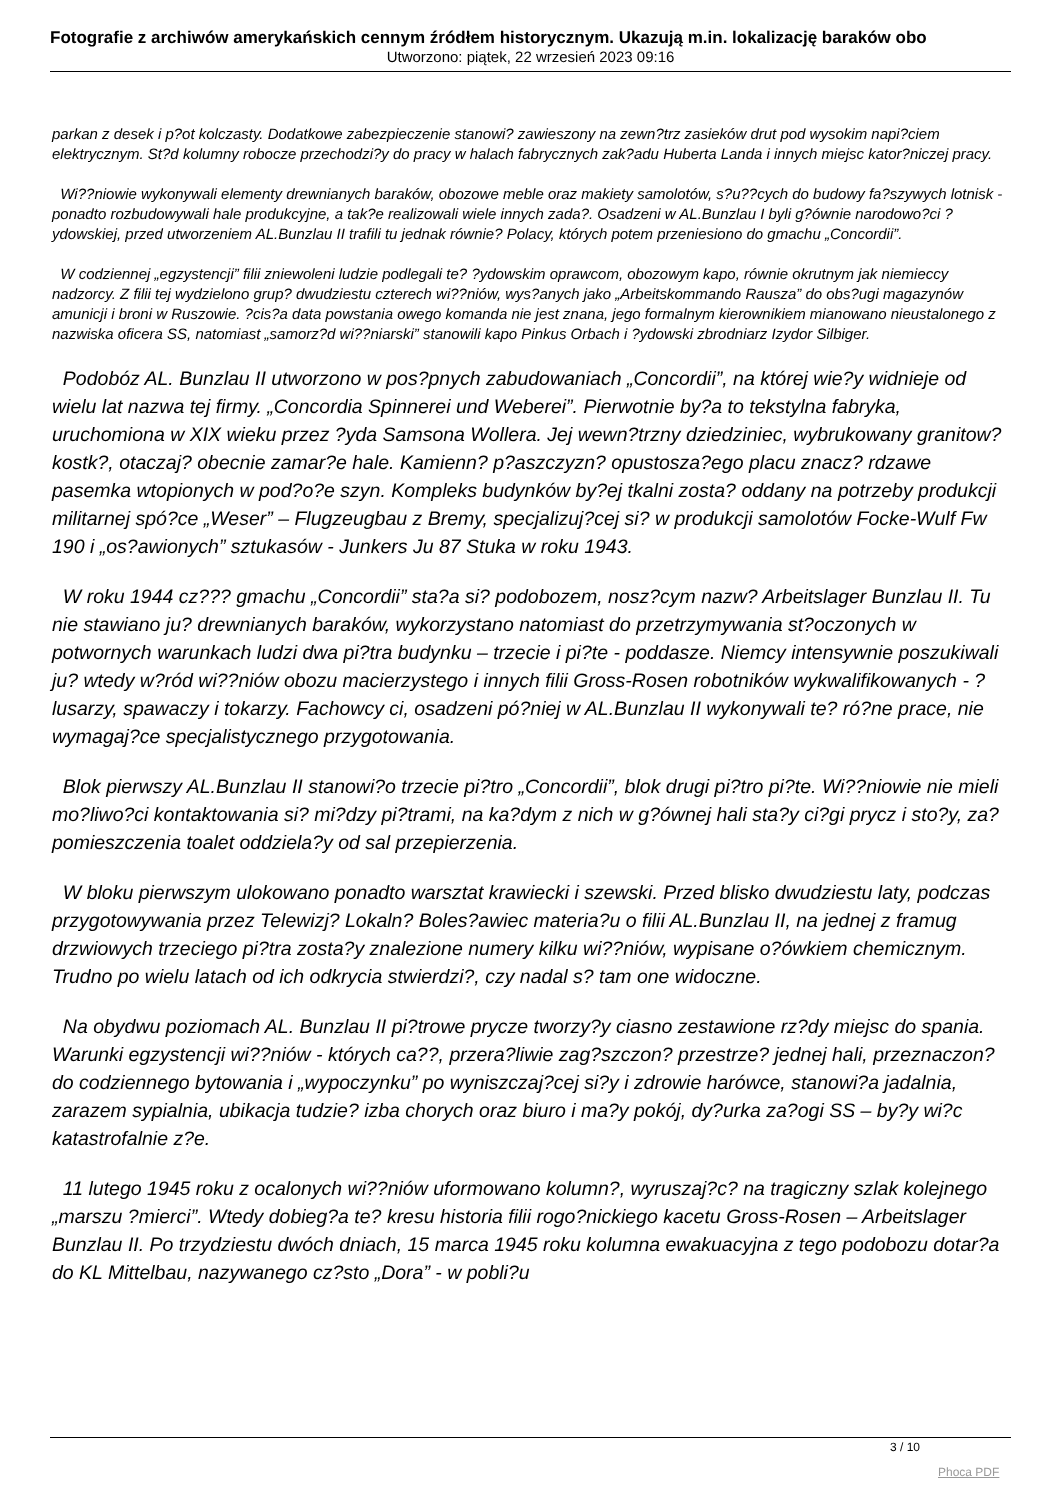Fotografie z archiwów amerykańskich cennym źródłem historycznym. Ukazują m.in. lokalizację baraków obo
Utworzono: piątek, 22 wrzesień 2023 09:16
parkan z desek i p?ot kolczasty. Dodatkowe zabezpieczenie stanowi? zawieszony na zewn?trz zasieków drut pod wysokim napi?ciem elektrycznym. St?d kolumny robocze przechodzi?y do pracy w halach fabrycznych zak?adu Huberta Landa i innych miejsc kator?niczej pracy.
Wi??niowie wykonywali elementy drewnianych baraków, obozowe meble oraz makiety samolotów, s?u??cych do budowy fa?szywych lotnisk - ponadto rozbudowywali hale produkcyjne, a tak?e realizowali wiele innych zada?. Osadzeni w AL.Bunzlau I byli g?ównie narodowo?ci ?ydowskiej, przed utworzeniem AL.Bunzlau II trafili tu jednak równie? Polacy, których potem przeniesiono do gmachu „Concordii”.
W codziennej „egzystencji” filii zniewoleni ludzie podlegali te? ?ydowskim oprawcom, obozowym kapo, równie okrutnym jak niemieccy nadzorcy. Z filii tej wydzielono grup? dwudziestu czterech wi??niów, wys?anych jako „Arbeitskommando Rausza” do obs?ugi magazynów amunicji i broni w Ruszowie. ?cis?a data powstania owego komanda nie jest znana, jego formalnym kierownikiem mianowano nieustalonego z nazwiska oficera SS, natomiast „samorz?d wi??niarski” stanowili kapo Pinkus Orbach i ?ydowski zbrodniarz Izydor Silbiger.
Podobóz AL. Bunzlau II utworzono w pos?pnych zabudowaniach „Concordii”, na której wie?y widnieje od wielu lat nazwa tej firmy. „Concordia Spinnerei und Weberei”. Pierwotnie by?a to tekstylna fabryka, uruchomiona w XIX wieku przez ?yda Samsona Wollera. Jej wewn?trzny dziedziniec, wybrukowany granitow? kostk?, otaczaj? obecnie zamar?e hale. Kamienn? p?aszczyzn? opustosza?ego placu znacz? rdzawe pasemka wtopionych w pod?o?e szyn. Kompleks budynków by?ej tkalni zosta? oddany na potrzeby produkcji militarnej spó?ce „Weser” – Flugzeugbau z Bremy, specjalizuj?cej si? w produkcji samolotów Focke-Wulf Fw 190 i „os?awionych” sztukasów - Junkers Ju 87 Stuka w roku 1943.
W roku 1944 cz??? gmachu „Concordii” sta?a si? podobozem, nosz?cym nazw? Arbeitslager Bunzlau II. Tu nie stawiano ju? drewnianych baraków, wykorzystano natomiast do przetrzymywania st?oczonych w potwornych warunkach ludzi dwa pi?tra budynku – trzecie i pi?te - poddasze. Niemcy intensywnie poszukiwali ju? wtedy w?ród wi??niów obozu macierzystego i innych filii Gross-Rosen robotników wykwalifikowanych - ?lusarzy, spawaczy i tokarzy. Fachowcy ci, osadzeni pó?niej w AL.Bunzlau II wykonywali te? ró?ne prace, nie wymagaj?ce specjalistycznego przygotowania.
Blok pierwszy AL.Bunzlau II stanowi?o trzecie pi?tro „Concordii”, blok drugi pi?tro pi?te. Wi??niowie nie mieli mo?liwo?ci kontaktowania si? mi?dzy pi?trami, na ka?dym z nich w g?ównej hali sta?y ci?gi prycz i sto?y, za? pomieszczenia toalet oddziela?y od sal przepierzenia.
W bloku pierwszym ulokowano ponadto warsztat krawiecki i szewski. Przed blisko dwudziestu laty, podczas przygotowywania przez Telewizj? Lokaln? Boles?awiec materia?u o filii AL.Bunzlau II, na jednej z framug drzwiowych trzeciego pi?tra zosta?y znalezione numery kilku wi??niów, wypisane o?ówkiem chemicznym. Trudno po wielu latach od ich odkrycia stwierdzi?, czy nadal s? tam one widoczne.
Na obydwu poziomach AL. Bunzlau II pi?trowe prycze tworzy?y ciasno zestawione rz?dy miejsc do spania. Warunki egzystencji wi??niów - których ca??, przera?liwie zag?szczon? przestrze? jednej hali, przeznaczon? do codziennego bytowania i „wypoczynku” po wyniszczaj?cej si?y i zdrowie harówce, stanowi?a jadalnia, zarazem sypialnia, ubikacja tudzie? izba chorych oraz biuro i ma?y pokój, dy?urka za?ogi SS – by?y wi?c katastrofalnie z?e.
11 lutego 1945 roku z ocalonych wi??niów uformowano kolumn?, wyruszaj?c? na tragiczny szlak kolejnego „marszu ?mierci”. Wtedy dobieg?a te? kresu historia filii rogo?nickiego kacetu Gross-Rosen – Arbeitslager Bunzlau II. Po trzydziestu dwóch dniach, 15 marca 1945 roku kolumna ewakuacyjna z tego podobozu dotar?a do KL Mittelbau, nazywanego cz?sto „Dora” - w pobli?u
3 / 10
Phoca PDF